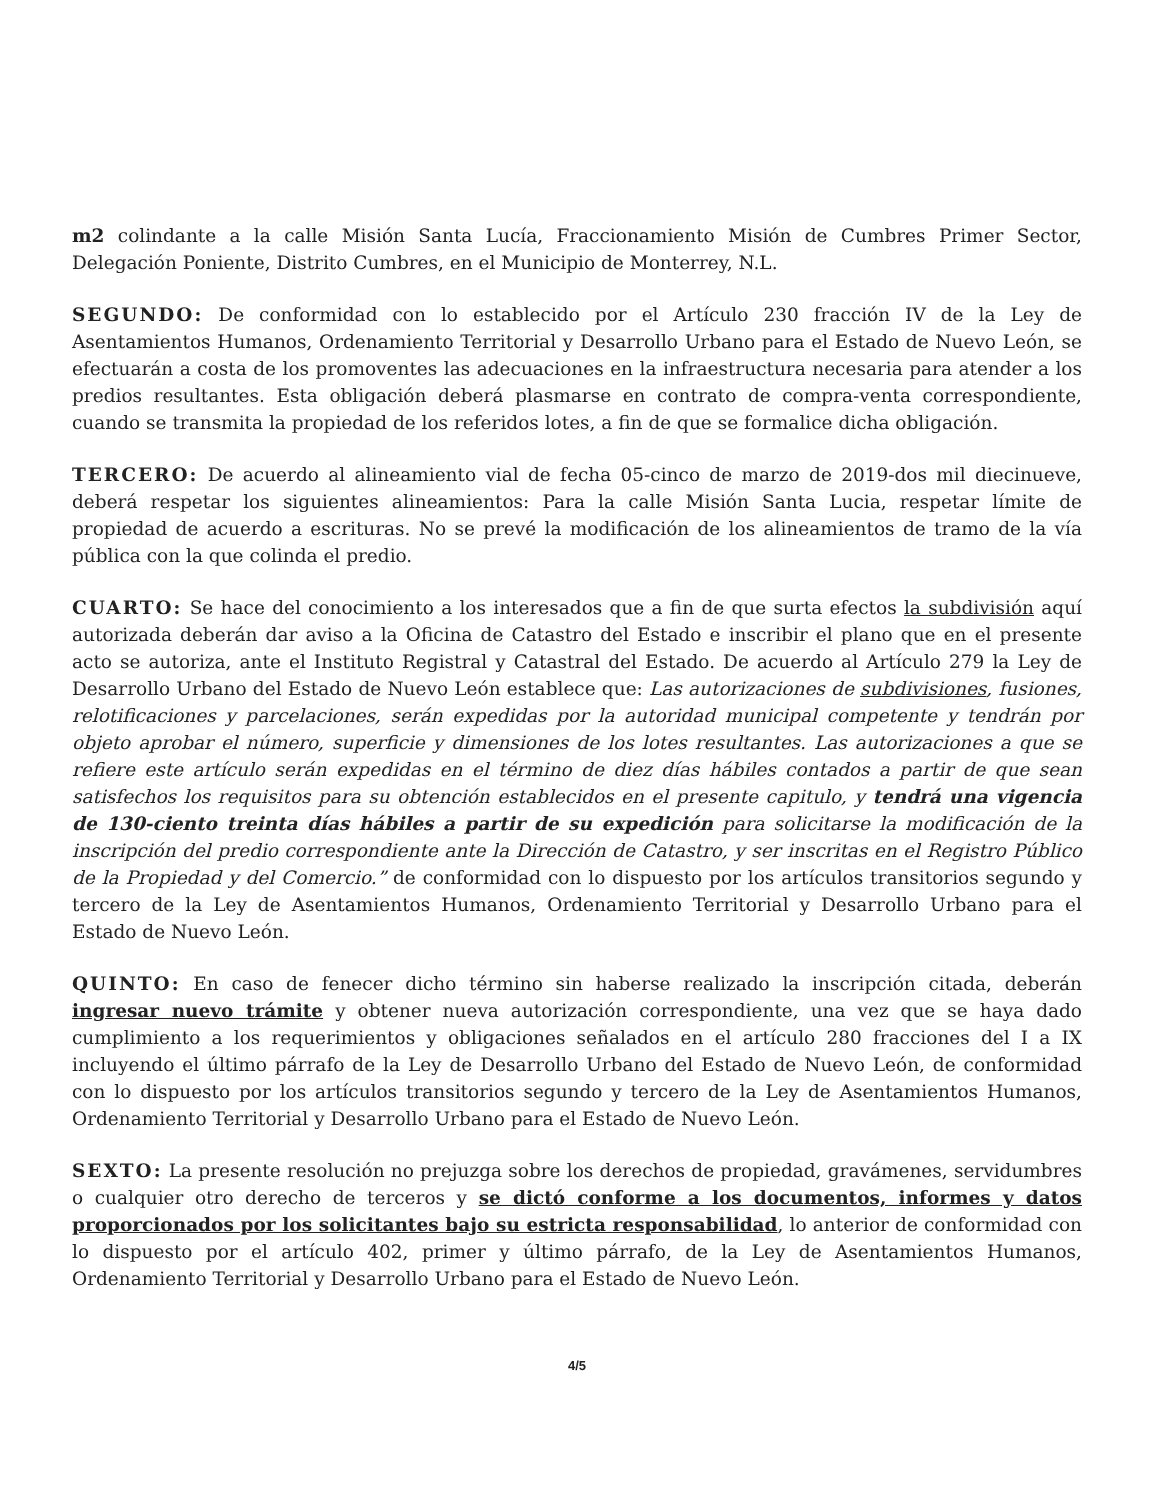m2 colindante a la calle Misión Santa Lucía, Fraccionamiento Misión de Cumbres Primer Sector, Delegación Poniente, Distrito Cumbres, en el Municipio de Monterrey, N.L.
SEGUNDO: De conformidad con lo establecido por el Artículo 230 fracción IV de la Ley de Asentamientos Humanos, Ordenamiento Territorial y Desarrollo Urbano para el Estado de Nuevo León, se efectuarán a costa de los promoventes las adecuaciones en la infraestructura necesaria para atender a los predios resultantes. Esta obligación deberá plasmarse en contrato de compra-venta correspondiente, cuando se transmita la propiedad de los referidos lotes, a fin de que se formalice dicha obligación.
TERCERO: De acuerdo al alineamiento vial de fecha 05-cinco de marzo de 2019-dos mil diecinueve, deberá respetar los siguientes alineamientos: Para la calle Misión Santa Lucia, respetar límite de propiedad de acuerdo a escrituras. No se prevé la modificación de los alineamientos de tramo de la vía pública con la que colinda el predio.
CUARTO: Se hace del conocimiento a los interesados que a fin de que surta efectos la subdivisión aquí autorizada deberán dar aviso a la Oficina de Catastro del Estado e inscribir el plano que en el presente acto se autoriza, ante el Instituto Registral y Catastral del Estado. De acuerdo al Artículo 279 la Ley de Desarrollo Urbano del Estado de Nuevo León establece que: Las autorizaciones de subdivisiones, fusiones, relotificaciones y parcelaciones, serán expedidas por la autoridad municipal competente y tendrán por objeto aprobar el número, superficie y dimensiones de los lotes resultantes. Las autorizaciones a que se refiere este artículo serán expedidas en el término de diez días hábiles contados a partir de que sean satisfechos los requisitos para su obtención establecidos en el presente capitulo, y tendrá una vigencia de 130-ciento treinta días hábiles a partir de su expedición para solicitarse la modificación de la inscripción del predio correspondiente ante la Dirección de Catastro, y ser inscritas en el Registro Público de la Propiedad y del Comercio.” de conformidad con lo dispuesto por los artículos transitorios segundo y tercero de la Ley de Asentamientos Humanos, Ordenamiento Territorial y Desarrollo Urbano para el Estado de Nuevo León.
QUINTO: En caso de fenecer dicho término sin haberse realizado la inscripción citada, deberán ingresar nuevo trámite y obtener nueva autorización correspondiente, una vez que se haya dado cumplimiento a los requerimientos y obligaciones señalados en el artículo 280 fracciones del I a IX incluyendo el último párrafo de la Ley de Desarrollo Urbano del Estado de Nuevo León, de conformidad con lo dispuesto por los artículos transitorios segundo y tercero de la Ley de Asentamientos Humanos, Ordenamiento Territorial y Desarrollo Urbano para el Estado de Nuevo León.
SEXTO: La presente resolución no prejuzga sobre los derechos de propiedad, gravámenes, servidumbres o cualquier otro derecho de terceros y se dictó conforme a los documentos, informes y datos proporcionados por los solicitantes bajo su estricta responsabilidad, lo anterior de conformidad con lo dispuesto por el artículo 402, primer y último párrafo, de la Ley de Asentamientos Humanos, Ordenamiento Territorial y Desarrollo Urbano para el Estado de Nuevo León.
4/5